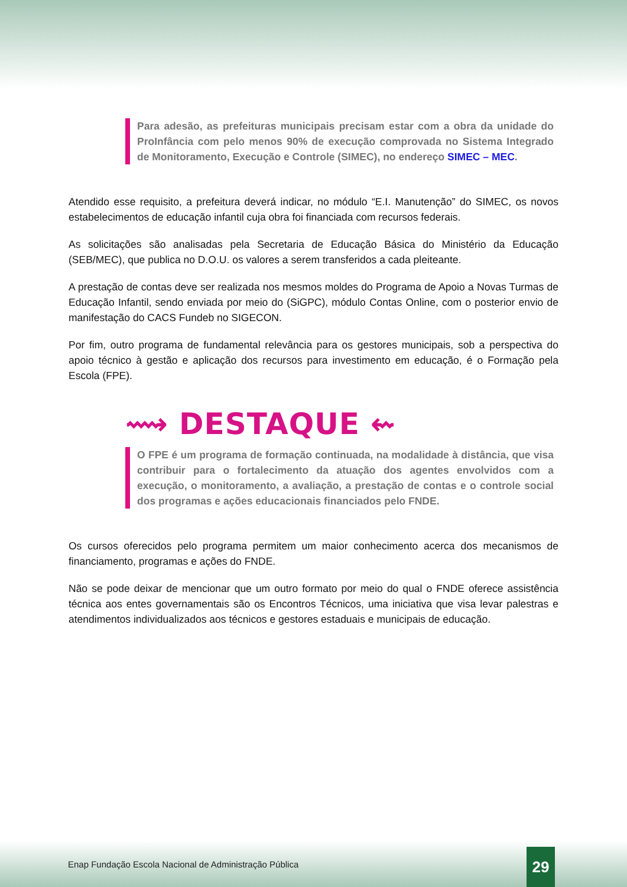Para adesão, as prefeituras municipais precisam estar com a obra da unidade do ProInfância com pelo menos 90% de execução comprovada no Sistema Integrado de Monitoramento, Execução e Controle (SIMEC), no endereço SIMEC – MEC.
Atendido esse requisito, a prefeitura deverá indicar, no módulo “E.I. Manutenção” do SIMEC, os novos estabelecimentos de educação infantil cuja obra foi financiada com recursos federais.
As solicitações são analisadas pela Secretaria de Educação Básica do Ministério da Educação (SEB/MEC), que publica no D.O.U. os valores a serem transferidos a cada pleiteante.
A prestação de contas deve ser realizada nos mesmos moldes do Programa de Apoio a Novas Turmas de Educação Infantil, sendo enviada por meio do (SiGPC), módulo Contas Online, com o posterior envio de manifestação do CACS Fundeb no SIGECON.
Por fim, outro programa de fundamental relevância para os gestores municipais, sob a perspectiva do apoio técnico à gestão e aplicação dos recursos para investimento em educação, é o Formação pela Escola (FPE).
⟿ DESTAQUE ⇜
O FPE é um programa de formação continuada, na modalidade à distância, que visa contribuir para o fortalecimento da atuação dos agentes envolvidos com a execução, o monitoramento, a avaliação, a prestação de contas e o controle social dos programas e ações educacionais financiados pelo FNDE.
Os cursos oferecidos pelo programa permitem um maior conhecimento acerca dos mecanismos de financiamento, programas e ações do FNDE.
Não se pode deixar de mencionar que um outro formato por meio do qual o FNDE oferece assistência técnica aos entes governamentais são os Encontros Técnicos, uma iniciativa que visa levar palestras e atendimentos individualizados aos técnicos e gestores estaduais e municipais de educação.
Enap Fundação Escola Nacional de Administração Pública
29